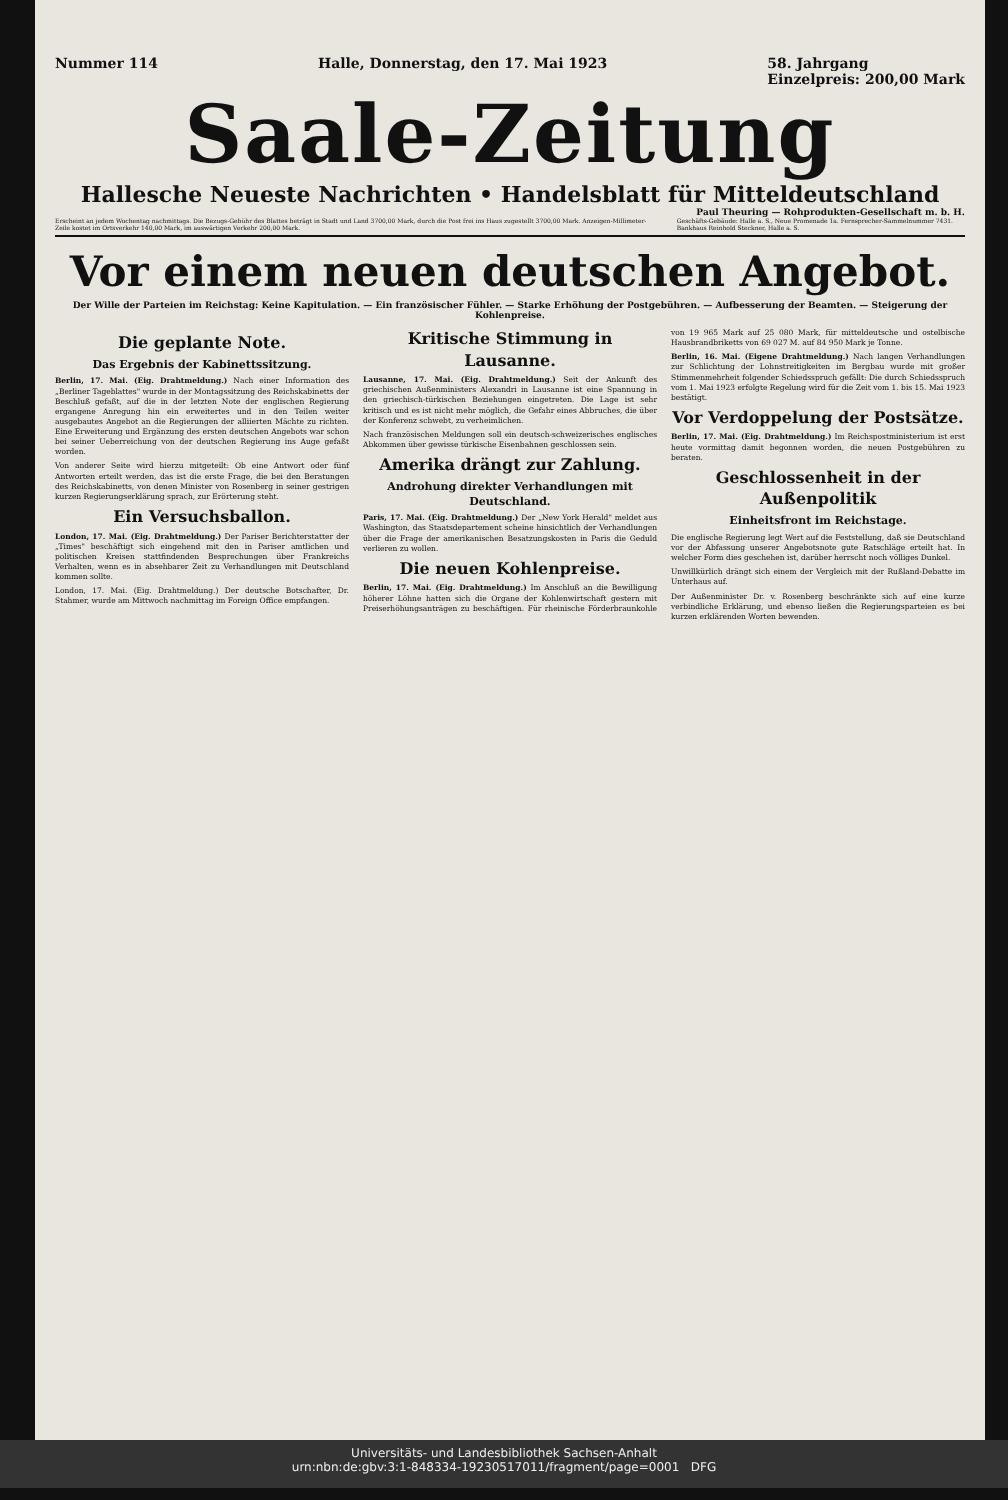Nummer 114 Halle, Donnerstag, den 17. Mai 1923 58. Jahrgang
Einzelpreis: 200,00 Mark
Saale-Zeitung
Hallesche Neueste Nachrichten • Handelsblatt für Mitteldeutschland
Paul Theuring — Rohprodukten-Gesellschaft m. b. H.
Erscheint an jedem Wochentag nachmittags. Die Bezugs-Gebühr des Blattes beträgt in Stadt und Land 3700,00 Mark, durch die Post frei ins Haus zugestellt 3700,00 Mark. Anzeigen-Millimeter-Zeile kostet im Ortsverkehr 140,00 Mark, im auswärtigen Verkehr 200,00 Mark. Geschäfts-Gebäude: Halle a. S., Neue Promenade 1a. Fernsprecher-Sammelnummer 7431. Bankhaus Reinhold Steckner, Halle a. S.
Vor einem neuen deutschen Angebot.
Der Wille der Parteien im Reichstag: Keine Kapitulation. — Ein französischer Fühler. — Starke Erhöhung der Postgebühren. — Aufbesserung der Beamten. — Steigerung der Kohlenpreise.
Die geplante Note.
Das Ergebnis der Kabinettssitzung.
Berlin, 17. Mai. (Eig. Drahtmeldung.) Nach einer Information des „Berliner Tageblattes" wurde in der Montagssitzung des Reichskabinetts der Beschluß gefaßt, auf die in der letzten Note der englischen Regierung ergangene Anregung hin ein erweitertes und in den Teilen weiter ausgebautes Angebot an die Regierungen der alliierten Mächte zu richten. Eine Erweiterung und Ergänzung des ersten deutschen Angebots war schon bei seiner Ueberreichung von der deutschen Regierung ins Auge gefaßt worden.
Von anderer Seite wird hierzu mitgeteilt: Ob eine Antwort oder fünf Antworten erteilt werden, das ist die erste Frage, die bei den Beratungen des Reichskabinetts, von denen Minister von Rosenberg in seiner gestrigen kurzen Regierungserklärung sprach, zur Erörterung steht.
Ein Versuchsballon.
London, 17. Mai. (Eig. Drahtmeldung.) Der Pariser Berichterstatter der „Times" beschäftigt sich eingehend mit den in Pariser amtlichen und politischen Kreisen stattfindenden Besprechungen über Frankreichs Verhalten, wenn es in absehbarer Zeit zu Verhandlungen mit Deutschland kommen sollte.
London, 17. Mai. (Eig. Drahtmeldung.) Der deutsche Botschafter, Dr. Stahmer, wurde am Mittwoch nachmittag im Foreign Office empfangen.
Kritische Stimmung in Lausanne.
Lausanne, 17. Mai. (Eig. Drahtmeldung.) Seit der Ankunft des griechischen Außenministers Alexandri in Lausanne ist eine Spannung in den griechisch-türkischen Beziehungen eingetreten. Die Lage ist sehr kritisch und es ist nicht mehr möglich, die Gefahr eines Abbruches, die über der Konferenz schwebt, zu verheimlichen.
Nach französischen Meldungen soll ein deutsch-schweizerisches englisches Abkommen über gewisse türkische Eisenbahnen geschlossen sein.
Amerika drängt zur Zahlung.
Androhung direkter Verhandlungen mit Deutschland.
Paris, 17. Mai. (Eig. Drahtmeldung.) Der „New York Herald" meldet aus Washington, das Staatsdepartement scheine hinsichtlich der Verhandlungen über die Frage der amerikanischen Besatzungskosten in Paris die Geduld verlieren zu wollen.
Die neuen Kohlenpreise.
Berlin, 17. Mai. (Eig. Drahtmeldung.) Im Anschluß an die Bewilligung höherer Löhne hatten sich die Organe der Kohlenwirtschaft gestern mit Preiserhöhungsanträgen zu beschäftigen. Für rheinische Förderbraunkohle von 19 965 Mark auf 25 080 Mark, für mitteldeutsche und ostelbische Hausbrandbriketts von 69 027 M. auf 84 950 Mark je Tonne.
Berlin, 16. Mai. (Eigene Drahtmeldung.) Nach langen Verhandlungen zur Schlichtung der Lohnstreitigkeiten im Bergbau wurde mit großer Stimmenmehrheit folgender Schiedsspruch gefällt: Die durch Schiedsspruch vom 1. Mai 1923 erfolgte Regelung wird für die Zeit vom 1. bis 15. Mai 1923 bestätigt.
Vor Verdoppelung der Postsätze.
Berlin, 17. Mai. (Eig. Drahtmeldung.) Im Reichspostministerium ist erst heute vormittag damit begonnen worden, die neuen Postgebühren zu beraten.
Geschlossenheit in der Außenpolitik
Einheitsfront im Reichstage.
Die englische Regierung legt Wert auf die Feststellung, daß sie Deutschland vor der Abfassung unserer Angebotsnote gute Ratschläge erteilt hat. In welcher Form dies geschehen ist, darüber herrscht noch völliges Dunkel.
Unwillkürlich drängt sich einem der Vergleich mit der Rußland-Debatte im Unterhaus auf.
Der Außenminister Dr. v. Rosenberg beschränkte sich auf eine kurze verbindliche Erklärung, und ebenso ließen die Regierungsparteien es bei kurzen erklärenden Worten bewenden.
Universitäts- und Landesbibliothek Sachsen-Anhalt
urn:nbn:de:gbv:3:1-848334-19230517011/fragment/page=0001 DFG